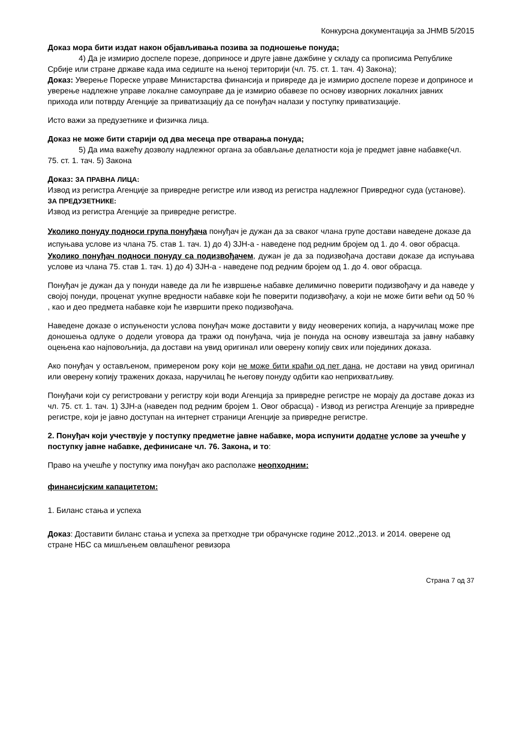Конкурсна документација за ЈНМВ 5/2015
Доказ мора бити издат након објављивања позива за подношење понуда;
4) Да је измирио доспеле порезе, доприносе и друге јавне дажбине у складу са прописима Републике Србије или стране државе када има седиште на њеној територији (чл. 75. ст. 1. тач. 4) Закона);
Доказ: Уверење Пореске управе Министарства финансија и привреде да је измирио доспеле порезе и доприносе и уверење надлежне управе локалне самоуправе да је измирио обавезе по основу изворних локалних јавних прихода или потврду Агенције за приватизацију да се понуђач налази у поступку приватизације.
Исто важи за предузетнике и физичка лица.
Доказ не може бити старији од два месеца пре отварања понуда;
5) Да има важећу дозволу надлежног органа за обављање делатности која је предмет јавне набавке(чл. 75. ст. 1. тач. 5) Закона
Доказ: ЗА ПРАВНА ЛИЦА:
Извод из регистра Агенције за привредне регистре или извод из регистра надлежног Привредног суда (установе).
ЗА ПРЕДУЗЕТНИКЕ:
Извод из регистра Агенције за привредне регистре.
Уколико понуду подноси група понуђача понуђач је дужан да за сваког члана групе достави наведене доказе да испуњава услове из члана 75. став 1. тач. 1) до 4) ЗЈН-а - наведене под редним бројем од 1. до 4. овог обрасца.
Уколико понуђач подноси понуду са подизвођачем, дужан је да за подизвођача достави доказе да испуњава услове из члана 75. став 1. тач. 1) до 4) ЗЈН-а - наведене под редним бројем од 1. до 4. овог обрасца.
Понуђач је дужан да у понуди наведе да ли ће извршење набавке делимично поверити подизвођачу и да наведе у својој понуди, проценат укупне вредности набавке који ће поверити подизвођачу, а који не може бити већи од 50 % , као и део предмета набавке који ће извршити преко подизвођача.
Наведене доказе о испуњености услова понуђач може доставити у виду неоверених копија, а наручилац може пре доношења одлуке о додели уговора да тражи од понуђача, чија је понуда на основу извештаја за јавну набавку оцењена као најповољнија, да достави на увид оригинал или оверену копију свих или појединих доказа.
Ако понуђач у остављеном, примереном року који не може бити краћи од пет дана, не достави на увид оригинал или оверену копију тражених доказа, наручилац ће његову понуду одбити као неприхватљиву.
Понуђачи који су регистровани у регистру који води Агенција за привредне регистре не морају да доставе доказ из чл. 75. ст. 1. тач. 1) ЗЈН-а (наведен под редним бројем 1. Овог обрасца) - Извод из регистра Агенције за привредне регистре, који је јавно доступан на интернет страници Агенције за привредне регистре.
2. Понуђач који учествује у поступку предметне јавне набавке, мора испунити додатне услове за учешће у поступку јавне набавке, дефинисане чл. 76. Закона, и то:
Право на учешће у поступку има понуђач ако располаже неопходним:
финансијским капацитетом:
1. Биланс стања и успеха
Доказ: Доставити биланс стања и успеха за претходне три обрачунске године 2012.,2013. и 2014. оверене од стране НБС са мишљењем овлашћеног ревизора
Страна 7 од 37